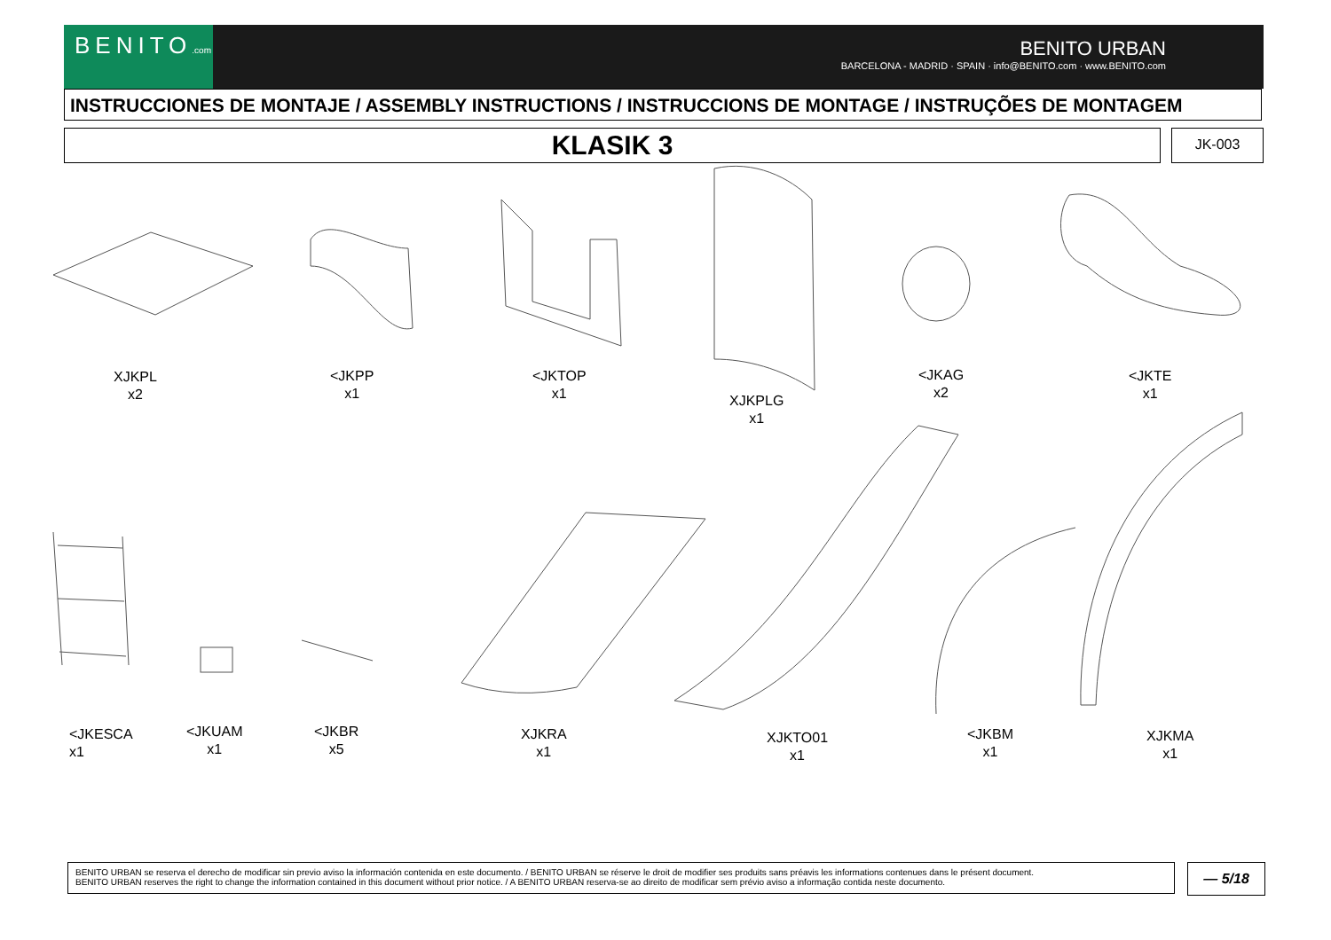BENITO.com
BENITO URBAN
BARCELONA - MADRID · SPAIN · info@BENITO.com · www.BENITO.com
INSTRUCCIONES DE MONTAJE / ASSEMBLY INSTRUCTIONS / INSTRUCCIONS DE MONTAGE / INSTRUÇÕES DE MONTAGEM
KLASIK 3 JK-003
XJKPL
x2
<JKPP
x1
<JKTOP
x1
XJKPLG
x1
<JKAG
x2
<JKTE
x1
<JKESCA
x1
<JKUAM
x1
<JKBR
x5
XJKRA
x1
XJKTO01
x1
<JKBM
x1
XJKMA
x1
BENITO URBAN se reserva el derecho de modificar sin previo aviso la información contenida en este documento. / BENITO URBAN se réserve le droit de modifier ses produits sans préavis les informations contenues dans le présent document.
BENITO URBAN reserves the right to change the information contained in this document without prior notice. / A BENITO URBAN reserva-se ao direito de modificar sem prévio aviso a informação contida neste documento.
— 5/18